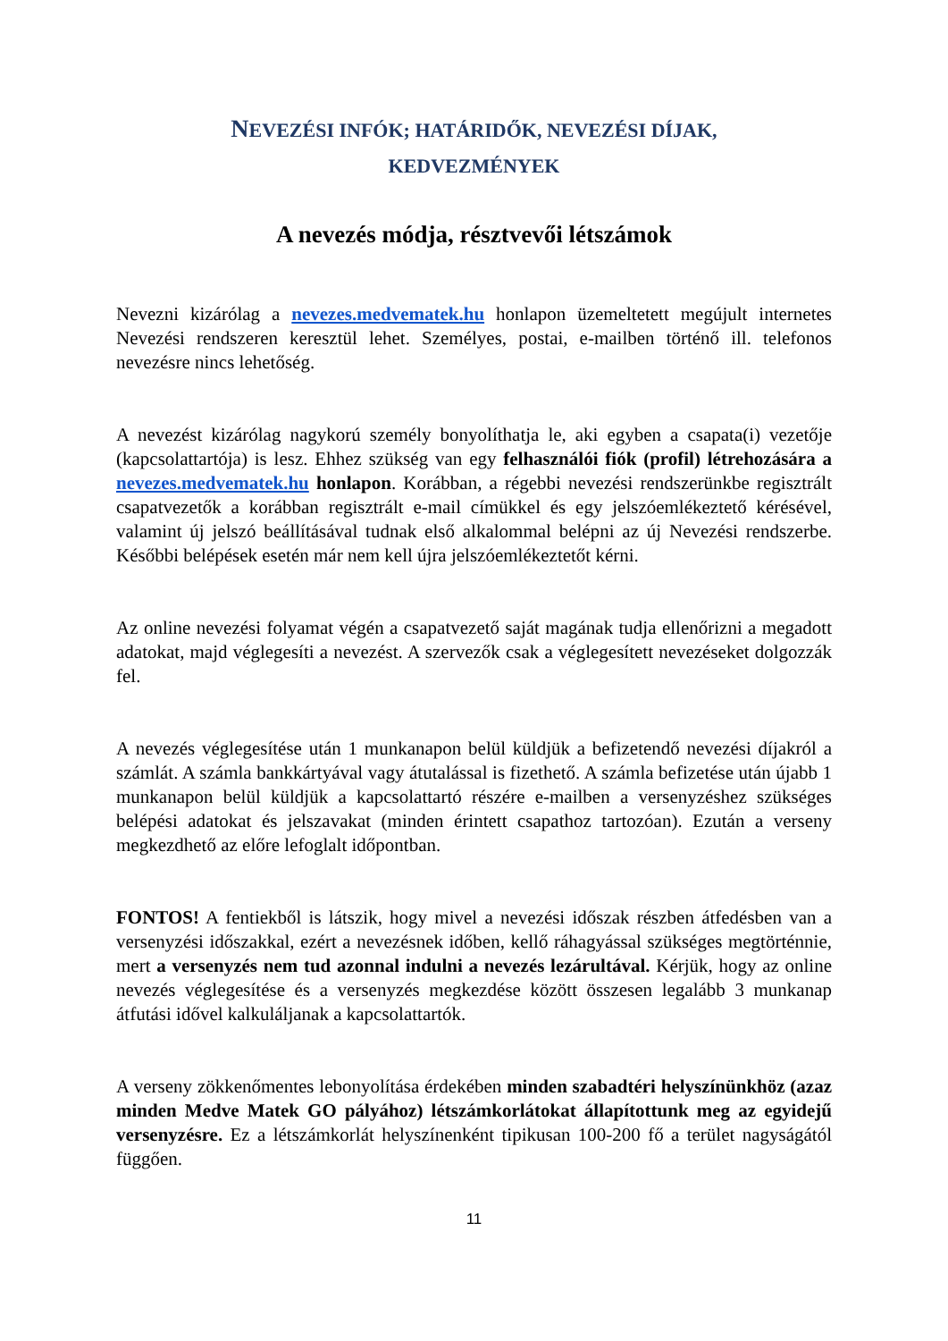NEVEZÉSI INFÓK; HATÁRIDŐK, NEVEZÉSI DÍJAK,
KEDVEZMÉNYEK
A nevezés módja, résztvevői létszámok
Nevezni kizárólag a nevezes.medvematek.hu honlapon üzemeltetett megújult internetes Nevezési rendszeren keresztül lehet. Személyes, postai, e-mailben történő ill. telefonos nevezésre nincs lehetőség.
A nevezést kizárólag nagykorú személy bonyolíthatja le, aki egyben a csapata(i) vezetője (kapcsolattartója) is lesz. Ehhez szükség van egy felhasználói fiók (profil) létrehozására a nevezes.medvematek.hu honlapon. Korábban, a régebbi nevezési rendszerünkbe regisztrált csapatvezetők a korábban regisztrált e-mail címükkel és egy jelszóemlékeztető kérésével, valamint új jelszó beállításával tudnak első alkalommal belépni az új Nevezési rendszerbe. Későbbi belépések esetén már nem kell újra jelszóemlékeztetőt kérni.
Az online nevezési folyamat végén a csapatvezető saját magának tudja ellenőrizni a megadott adatokat, majd véglegesíti a nevezést. A szervezők csak a véglegesített nevezéseket dolgozzák fel.
A nevezés véglegesítése után 1 munkanapon belül küldjük a befizetendő nevezési díjakról a számlát. A számla bankkártyával vagy átutalással is fizethető. A számla befizetése után újabb 1 munkanapon belül küldjük a kapcsolattartó részére e-mailben a versenyzéshez szükséges belépési adatokat és jelszavakat (minden érintett csapathoz tartozóan). Ezután a verseny megkezdhető az előre lefoglalt időpontban.
FONTOS! A fentiekből is látszik, hogy mivel a nevezési időszak részben átfedésben van a versenyzési időszakkal, ezért a nevezésnek időben, kellő ráhagyással szükséges megtörténnie, mert a versenyzés nem tud azonnal indulni a nevezés lezárultával. Kérjük, hogy az online nevezés véglegesítése és a versenyzés megkezdése között összesen legalább 3 munkanap átfutási idővel kalkuláljanak a kapcsolattartók.
A verseny zökkenőmentes lebonyolítása érdekében minden szabadtéri helyszínünkhöz (azaz minden Medve Matek GO pályához) létszámkorlátokat állapítottunk meg az egyidejű versenyzésre. Ez a létszámkorlát helyszínenként tipikusan 100-200 fő a terület nagyságától függően.
11